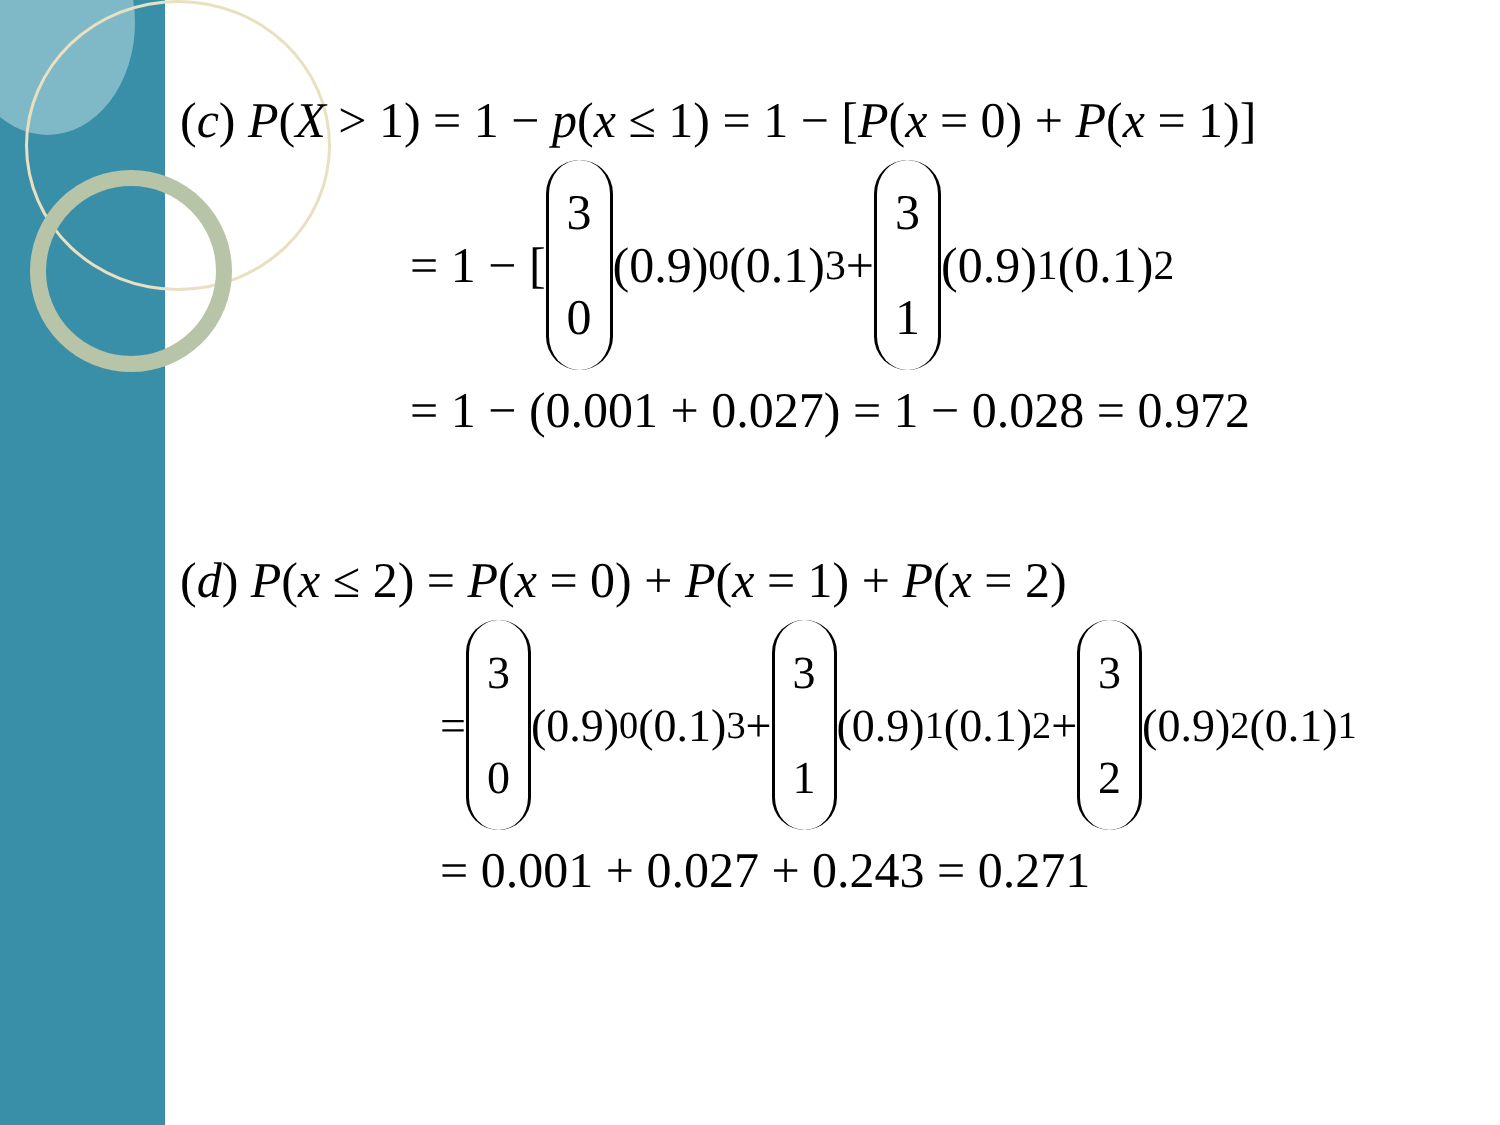(c) P(X > 1) = 1 − p(x ≤ 1) = 1 − [P(x = 0) + P(x = 1)]
= 1 − [3 0 (0.9)<sup>0</sup>(0.1)<sup>3</sup> + 3 1 (0.9)<sup>1</sup>(0.1)<sup>2</sup>
= 1 − (0.001 + 0.027) = 1 − 0.028 = 0.972
(d) P(x ≤ 2) = P(x = 0) + P(x = 1) + P(x = 2)
= 3 0 (0.9)<sup>0</sup>(0.1)<sup>3</sup> + 3 1 (0.9)<sup>1</sup>(0.1)<sup>2</sup> + 3 2 (0.9)<sup>2</sup>(0.1)<sup>1</sup>
= 0.001 + 0.027 + 0.243 = 0.271